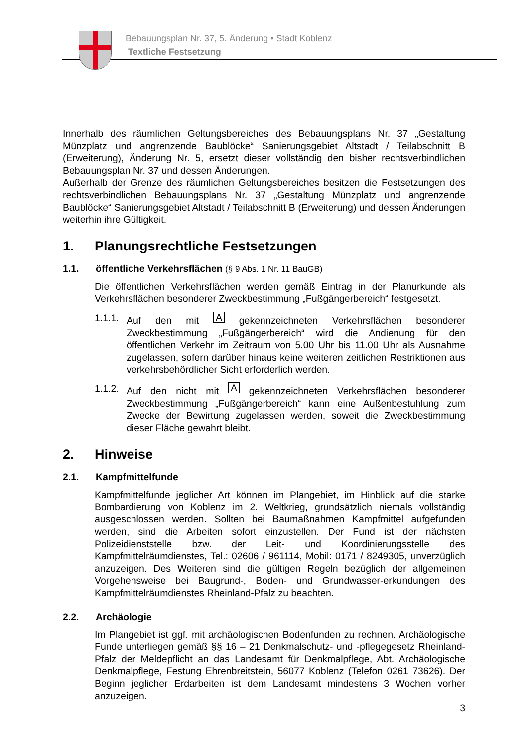Bebauungsplan Nr. 37, 5. Änderung • Stadt Koblenz
Textliche Festsetzung
Innerhalb des räumlichen Geltungsbereiches des Bebauungsplans Nr. 37 „Gestaltung Münzplatz und angrenzende Baublöcke“ Sanierungsgebiet Altstadt / Teilabschnitt B (Erweiterung), Änderung Nr. 5, ersetzt dieser vollständig den bisher rechtsverbindlichen Bebauungsplan Nr. 37 und dessen Änderungen.
Außerhalb der Grenze des räumlichen Geltungsbereiches besitzen die Festsetzungen des rechtsverbindlichen Bebauungsplans Nr. 37 „Gestaltung Münzplatz und angrenzende Baublöcke“ Sanierungsgebiet Altstadt / Teilabschnitt B (Erweiterung) und dessen Änderungen weiterhin ihre Gültigkeit.
1. Planungsrechtliche Festsetzungen
1.1. öffentliche Verkehrsflächen (§ 9 Abs. 1 Nr. 11 BauGB)
Die öffentlichen Verkehrsflächen werden gemäß Eintrag in der Planurkunde als Verkehrsflächen besonderer Zweckbestimmung „Fußgängerbereich“ festgesetzt.
1.1.1.
Auf den mit A gekennzeichneten Verkehrsflächen besonderer Zweckbestimmung „Fußgängerbereich“ wird die Andienung für den öffentlichen Verkehr im Zeitraum von 5.00 Uhr bis 11.00 Uhr als Ausnahme zugelassen, sofern darüber hinaus keine weiteren zeitlichen Restriktionen aus verkehrsbehördlicher Sicht erforderlich werden.
1.1.2.
Auf den nicht mit A gekennzeichneten Verkehrsflächen besonderer Zweckbestimmung „Fußgängerbereich“ kann eine Außenbestuhlung zum Zwecke der Bewirtung zugelassen werden, soweit die Zweckbestimmung dieser Fläche gewahrt bleibt.
2. Hinweise
2.1. Kampfmittelfunde
Kampfmittelfunde jeglicher Art können im Plangebiet, im Hinblick auf die starke Bombardierung von Koblenz im 2. Weltkrieg, grundsätzlich niemals vollständig ausgeschlossen werden. Sollten bei Baumaßnahmen Kampfmittel aufgefunden werden, sind die Arbeiten sofort einzustellen. Der Fund ist der nächsten Polizeidienststelle bzw. der Leit- und Koordinierungsstelle des Kampfmittelräumdienstes, Tel.: 02606 / 961114, Mobil: 0171 / 8249305, unverzüglich anzuzeigen. Des Weiteren sind die gültigen Regeln bezüglich der allgemeinen Vorgehensweise bei Baugrund-, Boden- und Grundwasser-erkundungen des Kampfmittelräumdienstes Rheinland-Pfalz zu beachten.
2.2. Archäologie
Im Plangebiet ist ggf. mit archäologischen Bodenfunden zu rechnen. Archäologische Funde unterliegen gemäß §§ 16 – 21 Denkmalschutz- und -pflegegesetz Rheinland-Pfalz der Meldepflicht an das Landesamt für Denkmalpflege, Abt. Archäologische Denkmalpflege, Festung Ehrenbreitstein, 56077 Koblenz (Telefon 0261 73626). Der Beginn jeglicher Erdarbeiten ist dem Landesamt mindestens 3 Wochen vorher anzuzeigen.
3